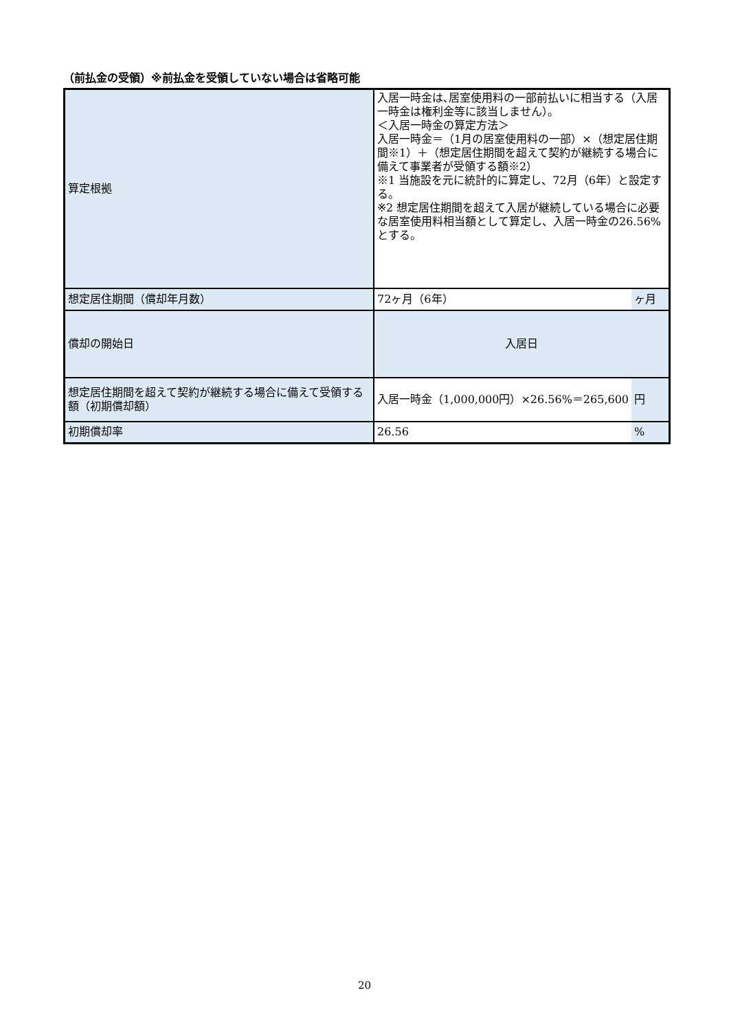（前払金の受領）※前払金を受領していない場合は省略可能
| 算定根拠 | 入居一時金は､居室使用料の一部前払いに相当する（入居一時金は権利金等に該当しません）。 ＜入居一時金の算定方法＞ 入居一時金＝（1月の居室使用料の一部）×（想定居住期間※1）＋（想定居住期間を超えて契約が継続する場合に備えて事業者が受領する額※2） ※1 当施設を元に統計的に算定し、72月（6年）と設定する。 ※2 想定居住期間を超えて入居が継続している場合に必要な居室使用料相当額として算定し、入居一時金の26.56%とする。 | |
| 想定居住期間（償却年月数） | 72ヶ月（6年） | ヶ月 |
| 償却の開始日 | 入居日 | |
| 想定居住期間を超えて契約が継続する場合に備えて受領する額（初期償却額） | 入居一時金（1,000,000円）×26.56%＝265,600 | 円 |
| 初期償却率 | 26.56 | % |
20